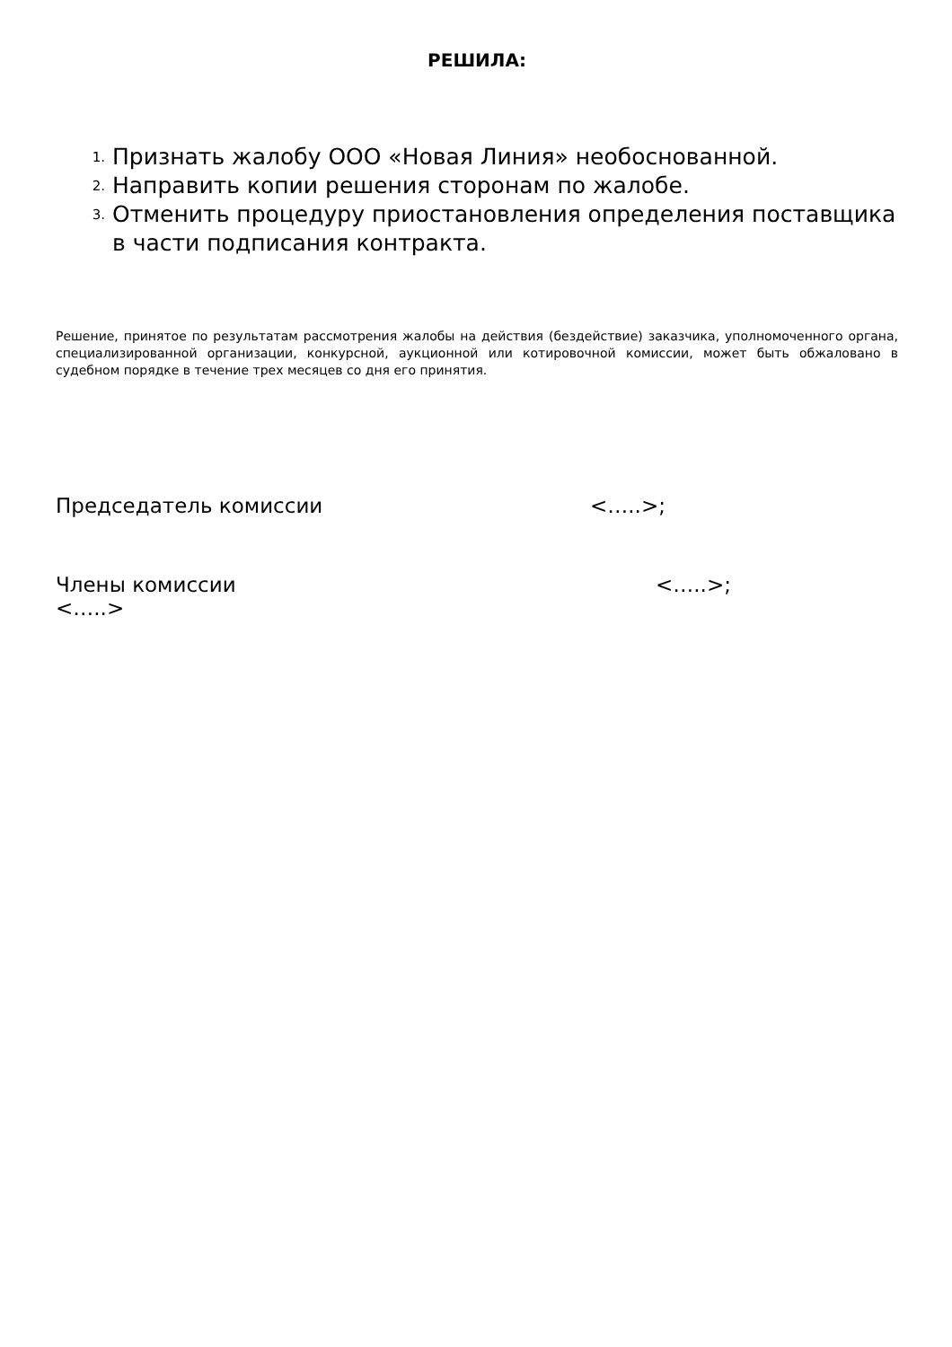РЕШИЛА:
1. Признать жалобу ООО «Новая Линия» необоснованной.
2. Направить копии решения сторонам по жалобе.
3. Отменить процедуру приостановления определения поставщика в части подписания контракта.
Решение, принятое по результатам рассмотрения жалобы на действия (бездействие) заказчика, уполномоченного органа, специализированной организации, конкурсной, аукционной или котировочной комиссии, может быть обжаловано в судебном порядке в течение трех месяцев со дня его принятия.
Председатель комиссии <…..>;
Члены комиссии <…..>;
<…..>